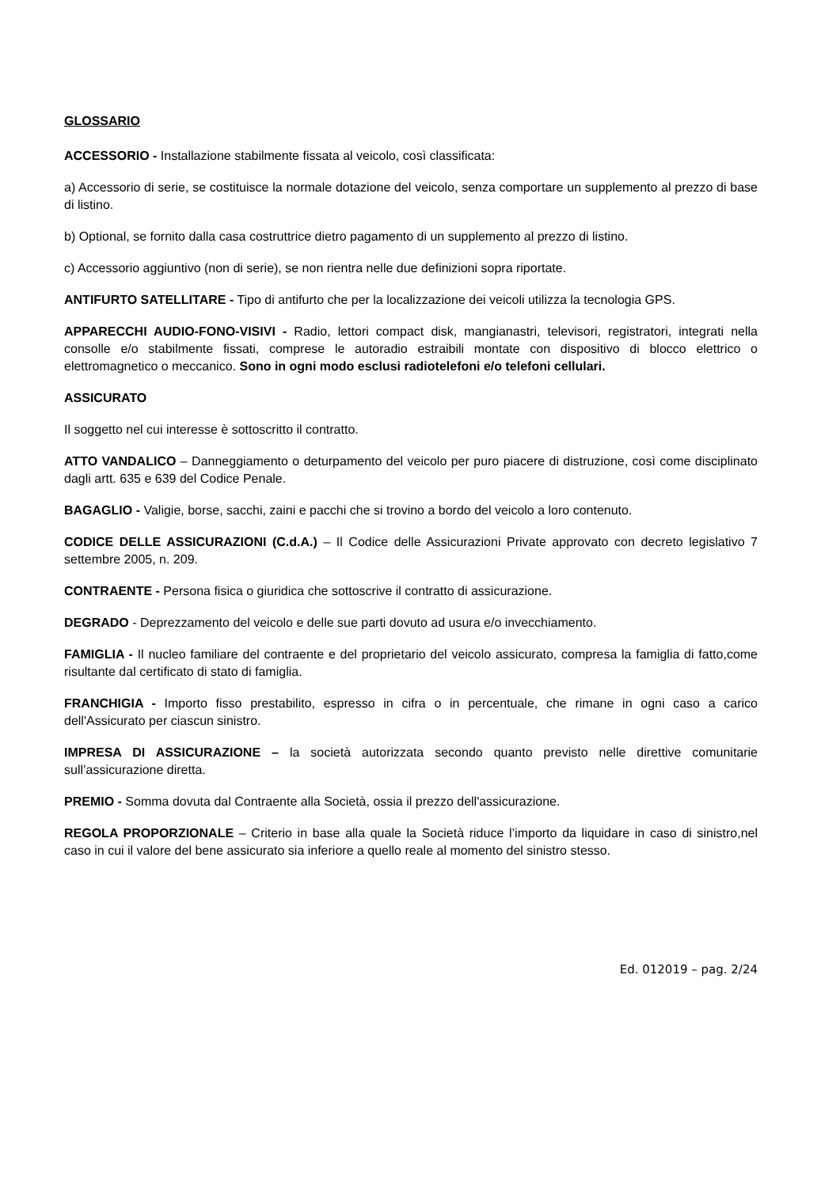GLOSSARIO
ACCESSORIO - Installazione stabilmente fissata al veicolo, così classificata:
a) Accessorio di serie, se costituisce la normale dotazione del veicolo, senza comportare un supplemento al prezzo di base di listino.
b) Optional, se fornito dalla casa costruttrice dietro pagamento di un supplemento al prezzo di listino.
c) Accessorio aggiuntivo (non di serie), se non rientra nelle due definizioni sopra riportate.
ANTIFURTO SATELLITARE - Tipo di antifurto che per la localizzazione dei veicoli utilizza la tecnologia GPS.
APPARECCHI AUDIO-FONO-VISIVI - Radio, lettori compact disk, mangianastri, televisori, registratori, integrati nella consolle e/o stabilmente fissati, comprese le autoradio estraibili montate con dispositivo di blocco elettrico o elettromagnetico o meccanico. Sono in ogni modo esclusi radiotelefoni e/o telefoni cellulari.
ASSICURATO
Il soggetto nel cui interesse è sottoscritto il contratto.
ATTO VANDALICO – Danneggiamento o deturpamento del veicolo per puro piacere di distruzione, così come disciplinato dagli artt. 635 e 639 del Codice Penale.
BAGAGLIO - Valigie, borse, sacchi, zaini e pacchi che si trovino a bordo del veicolo a loro contenuto.
CODICE DELLE ASSICURAZIONI (C.d.A.) – Il Codice delle Assicurazioni Private approvato con decreto legislativo 7 settembre 2005, n. 209.
CONTRAENTE - Persona fisica o giuridica che sottoscrive il contratto di assicurazione.
DEGRADO - Deprezzamento del veicolo e delle sue parti dovuto ad usura e/o invecchiamento.
FAMIGLIA - Il nucleo familiare del contraente e del proprietario del veicolo assicurato, compresa la famiglia di fatto,come risultante dal certificato di stato di famiglia.
FRANCHIGIA - Importo fisso prestabilito, espresso in cifra o in percentuale, che rimane in ogni caso a carico dell'Assicurato per ciascun sinistro.
IMPRESA DI ASSICURAZIONE – la società autorizzata secondo quanto previsto nelle direttive comunitarie sull’assicurazione diretta.
PREMIO - Somma dovuta dal Contraente alla Società, ossia il prezzo dell'assicurazione.
REGOLA PROPORZIONALE – Criterio in base alla quale la Società riduce l’importo da liquidare in caso di sinistro,nel caso in cui il valore del bene assicurato sia inferiore a quello reale al momento del sinistro stesso.
Ed. 012019 – pag. 2/24